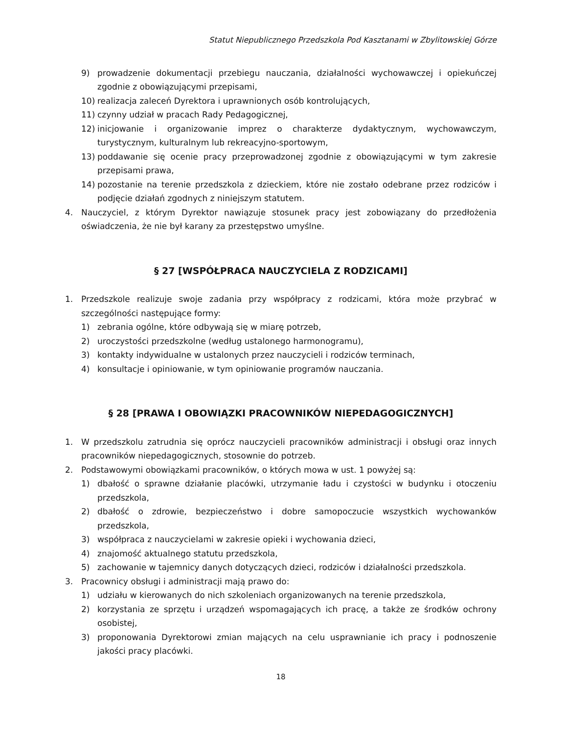Statut Niepublicznego Przedszkola Pod Kasztanami w Zbylitowskiej Górze
9) prowadzenie dokumentacji przebiegu nauczania, działalności wychowawczej i opiekuńczej zgodnie z obowiązującymi przepisami,
10) realizacja zaleceń Dyrektora i uprawnionych osób kontrolujących,
11) czynny udział w pracach Rady Pedagogicznej,
12) inicjowanie i organizowanie imprez o charakterze dydaktycznym, wychowawczym, turystycznym, kulturalnym lub rekreacyjno-sportowym,
13) poddawanie się ocenie pracy przeprowadzonej zgodnie z obowiązującymi w tym zakresie przepisami prawa,
14) pozostanie na terenie przedszkola z dzieckiem, które nie zostało odebrane przez rodziców i podjęcie działań zgodnych z niniejszym statutem.
4. Nauczyciel, z którym Dyrektor nawiązuje stosunek pracy jest zobowiązany do przedłożenia oświadczenia, że nie był karany za przestępstwo umyślne.
§ 27 [WSPÓŁPRACA NAUCZYCIELA Z RODZICAMI]
1. Przedszkole realizuje swoje zadania przy współpracy z rodzicami, która może przybrać w szczególności następujące formy:
1) zebrania ogólne, które odbywają się w miarę potrzeb,
2) uroczystości przedszkolne (według ustalonego harmonogramu),
3) kontakty indywidualne w ustalonych przez nauczycieli i rodziców terminach,
4) konsultacje i opiniowanie, w tym opiniowanie programów nauczania.
§ 28 [PRAWA I OBOWIĄZKI PRACOWNIKÓW NIEPEDAGOGICZNYCH]
1. W przedszkolu zatrudnia się oprócz nauczycieli pracowników administracji i obsługi oraz innych pracowników niepedagogicznych, stosownie do potrzeb.
2. Podstawowymi obowiązkami pracowników, o których mowa w ust. 1 powyżej są:
1) dbałość o sprawne działanie placówki, utrzymanie ładu i czystości w budynku i otoczeniu przedszkola,
2) dbałość o zdrowie, bezpieczeństwo i dobre samopoczucie wszystkich wychowanków przedszkola,
3) współpraca z nauczycielami w zakresie opieki i wychowania dzieci,
4) znajomość aktualnego statutu przedszkola,
5) zachowanie w tajemnicy danych dotyczących dzieci, rodziców i działalności przedszkola.
3. Pracownicy obsługi i administracji mają prawo do:
1) udziału w kierowanych do nich szkoleniach organizowanych na terenie przedszkola,
2) korzystania ze sprzętu i urządzeń wspomagających ich pracę, a także ze środków ochrony osobistej,
3) proponowania Dyrektorowi zmian mających na celu usprawnianie ich pracy i podnoszenie jakości pracy placówki.
18